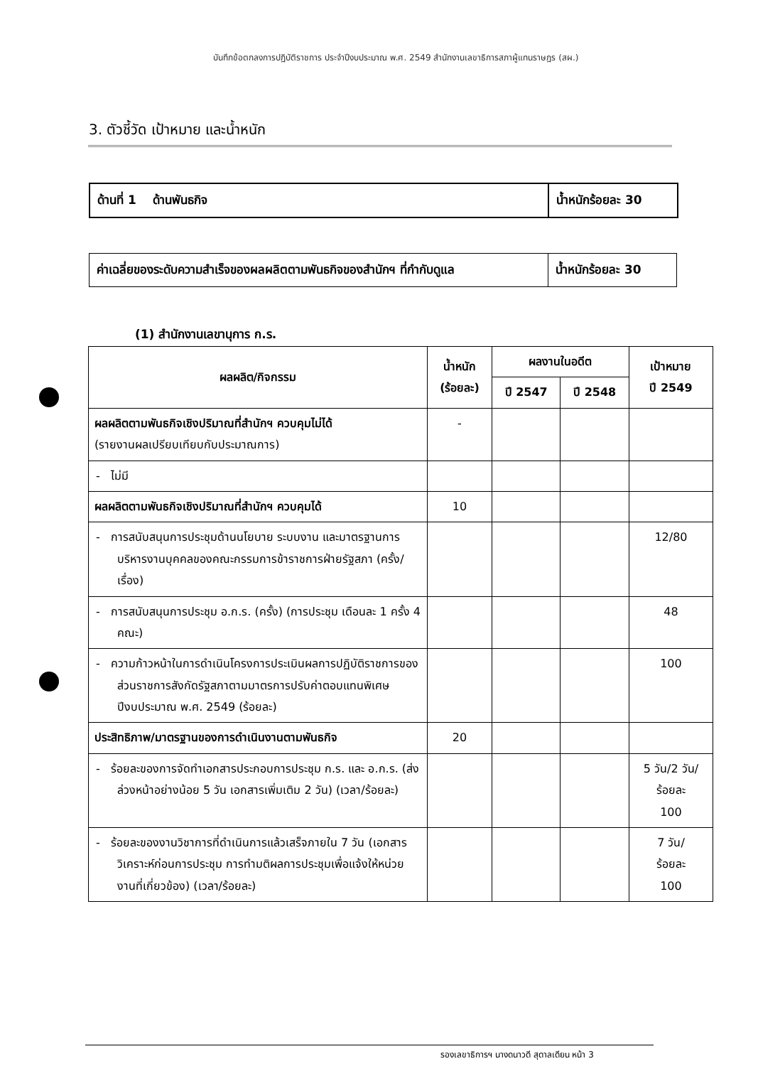บันทึกข้อตกลงการปฏิบัติราชการ ประจำปีงบประมาณ พ.ศ. 2549 สำนักงานเลขาธิการสภาผู้แทนราษฎร (สผ.)
3. ตัวชี้วัด เป้าหมาย และน้ำหนัก
ด้านที่ 1 ด้านพันธกิจ น้ำหนักร้อยละ 30
ค่าเฉลี่ยของระดับความสำเร็จของผลผลิตตามพันธกิจของสำนักฯ ที่กำกับดูแล
น้ำหนักร้อยละ 30
(1) สำนักงานเลขานุการ ก.ร.
| ผลผลิต/กิจกรรม | น้ำหนัก (ร้อยละ) | ผลงานในอดีต | | เป้าหมาย ปี 2549 |
| --- | --- | --- | --- | --- |
| | | ปี 2547 | ปี 2548 | |
| ผลผลิตตามพันธกิจเชิงปริมาณที่สำนักฯ ควบคุมไม่ได้ (รายงานผลเปรียบเทียบกับประมาณการ) | - | | | |
| - ไม่มี | | | | |
| ผลผลิตตามพันธกิจเชิงปริมาณที่สำนักฯ ควบคุมได้ | 10 | | | |
| - การสนับสนุนการประชุมด้านนโยบาย ระบบงาน และมาตรฐานการบริหารงานบุคคลของคณะกรรมการข้าราชการฝ่ายรัฐสภา (ครั้ง/เรื่อง) | | | | 12/80 |
| - การสนับสนุนการประชุม อ.ก.ร. (ครั้ง) (การประชุม เดือนละ 1 ครั้ง 4 คณะ) | | | | 48 |
| - ความก้าวหน้าในการดำเนินโครงการประเมินผลการปฏิบัติราชการของส่วนราชการสังกัดรัฐสภาตามมาตรการปรับค่าตอบแทนพิเศษ ปีงบประมาณ พ.ศ. 2549 (ร้อยละ) | | | | 100 |
| ประสิทธิภาพ/มาตรฐานของการดำเนินงานตามพันธกิจ | 20 | | | |
| - ร้อยละของการจัดทำเอกสารประกอบการประชุม ก.ร. และ อ.ก.ร. (ส่งล่วงหน้าอย่างน้อย 5 วัน เอกสารเพิ่มเติม 2 วัน) (เวลา/ร้อยละ) | | | | 5 วัน/2 วัน/ ร้อยละ 100 |
| - ร้อยละของงานวิชาการที่ดำเนินการแล้วเสร็จภายใน 7 วัน (เอกสารวิเคราะห์ก่อนการประชุม การทำมติผลการประชุมเพื่อแจ้งให้หน่วยงานที่เกี่ยวข้อง) (เวลา/ร้อยละ) | | | | 7 วัน/ ร้อยละ 100 |
รองเลขาธิการฯ นางดนาวดี สุดาลเดียน หน้า 3